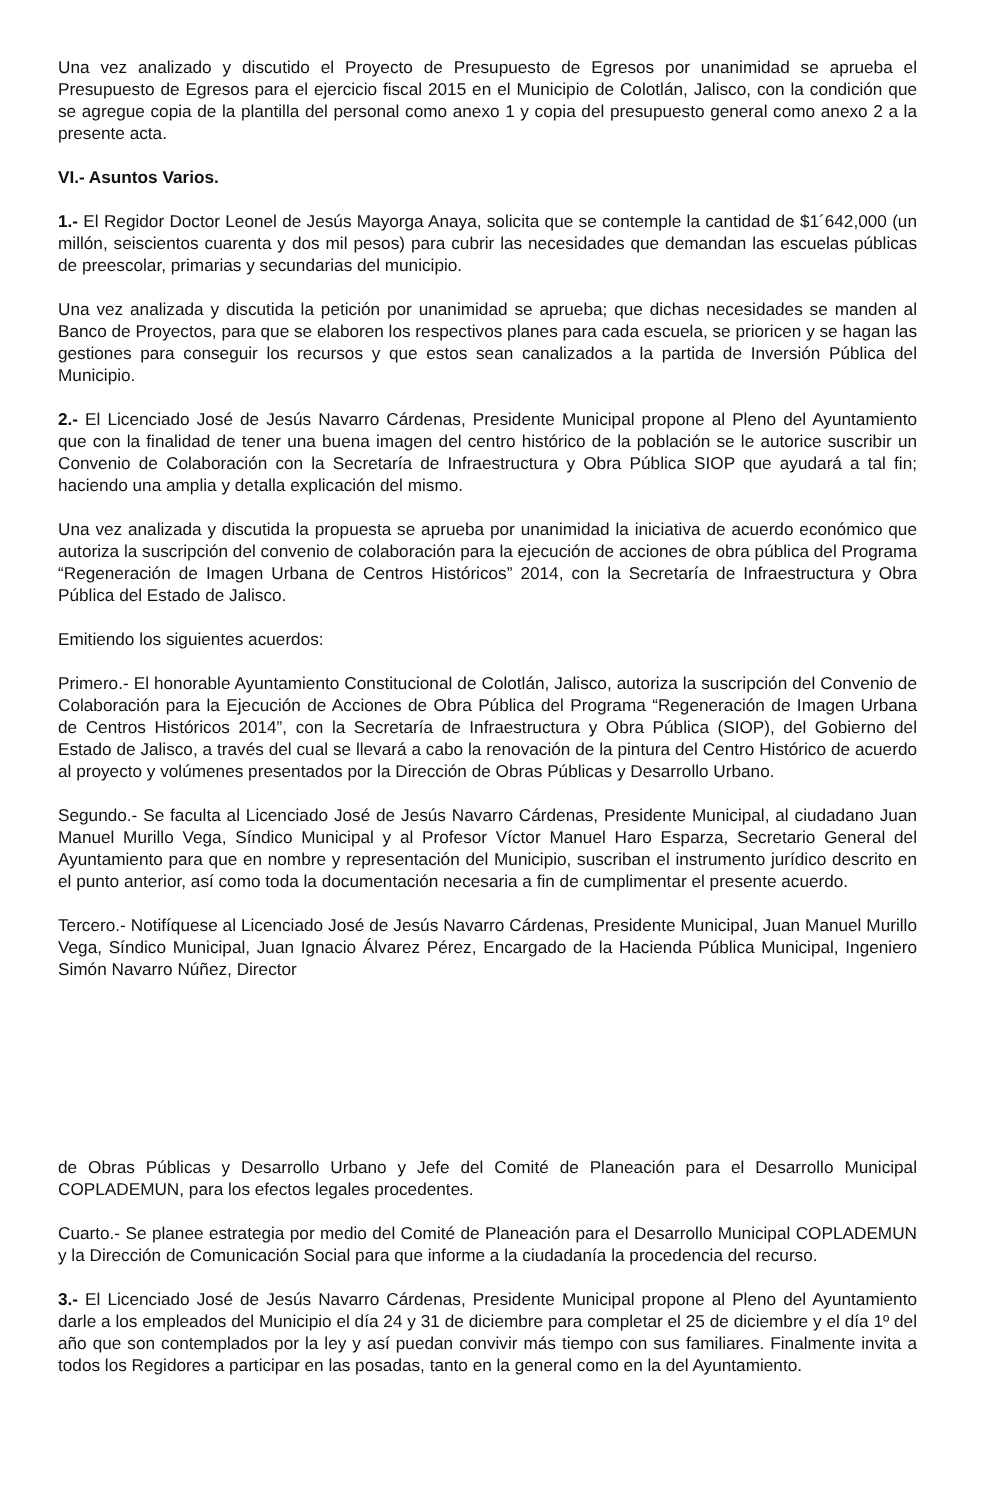Una vez analizado y discutido el Proyecto de Presupuesto de Egresos por unanimidad se aprueba el Presupuesto de Egresos para el ejercicio fiscal 2015 en el Municipio de Colotlán, Jalisco, con la condición que se agregue copia de la plantilla del personal como anexo 1 y copia del presupuesto general como anexo 2 a la presente acta.
VI.- Asuntos Varios.
1.- El Regidor Doctor Leonel de Jesús Mayorga Anaya, solicita que se contemple la cantidad de $1´642,000 (un millón, seiscientos cuarenta y dos mil pesos) para cubrir las necesidades que demandan las escuelas públicas de preescolar, primarias y secundarias del municipio.
Una vez analizada y discutida la petición por unanimidad se aprueba; que dichas necesidades se manden al Banco de Proyectos, para que se elaboren los respectivos planes para cada escuela, se prioricen y se hagan las gestiones para conseguir los recursos y que estos sean canalizados a la partida de Inversión Pública del Municipio.
2.- El Licenciado José de Jesús Navarro Cárdenas, Presidente Municipal propone al Pleno del Ayuntamiento que con la finalidad de tener una buena imagen del centro histórico de la población se le autorice suscribir un Convenio de Colaboración con la Secretaría de Infraestructura y Obra Pública SIOP que ayudará a tal fin; haciendo una amplia y detalla explicación del mismo.
Una vez analizada y discutida la propuesta se aprueba por unanimidad la iniciativa de acuerdo económico que autoriza la suscripción del convenio de colaboración para la ejecución de acciones de obra pública del Programa “Regeneración de Imagen Urbana de Centros Históricos” 2014, con la Secretaría de Infraestructura y Obra Pública del Estado de Jalisco.
Emitiendo los siguientes acuerdos:
Primero.- El honorable Ayuntamiento Constitucional de Colotlán, Jalisco, autoriza la suscripción del Convenio de Colaboración para la Ejecución de Acciones de Obra Pública del Programa “Regeneración de Imagen Urbana de Centros Históricos 2014”, con la Secretaría de Infraestructura y Obra Pública (SIOP), del Gobierno del Estado de Jalisco, a través del cual se llevará a cabo la renovación de la pintura del Centro Histórico de acuerdo al proyecto y volúmenes presentados por la Dirección de Obras Públicas y Desarrollo Urbano.
Segundo.- Se faculta al Licenciado José de Jesús Navarro Cárdenas, Presidente Municipal, al ciudadano Juan Manuel Murillo Vega, Síndico Municipal y al Profesor Víctor Manuel Haro Esparza, Secretario General del Ayuntamiento para que en nombre y representación del Municipio, suscriban el instrumento jurídico descrito en el punto anterior, así como toda la documentación necesaria a fin de cumplimentar el presente acuerdo.
Tercero.- Notifíquese al Licenciado José de Jesús Navarro Cárdenas, Presidente Municipal, Juan Manuel Murillo Vega, Síndico Municipal, Juan Ignacio Álvarez Pérez, Encargado de la Hacienda Pública Municipal, Ingeniero Simón Navarro Núñez, Director
de Obras Públicas y Desarrollo Urbano y Jefe del Comité de Planeación para el Desarrollo Municipal COPLADEMUN, para los efectos legales procedentes.
Cuarto.- Se planee estrategia por medio del Comité de Planeación para el Desarrollo Municipal COPLADEMUN y la Dirección de Comunicación Social para que informe a la ciudadanía la procedencia del recurso.
3.- El Licenciado José de Jesús Navarro Cárdenas, Presidente Municipal propone al Pleno del Ayuntamiento darle a los empleados del Municipio el día 24 y 31 de diciembre para completar el 25 de diciembre y el día 1º del año que son contemplados por la ley y así puedan convivir más tiempo con sus familiares. Finalmente invita a todos los Regidores a participar en las posadas, tanto en la general como en la del Ayuntamiento.